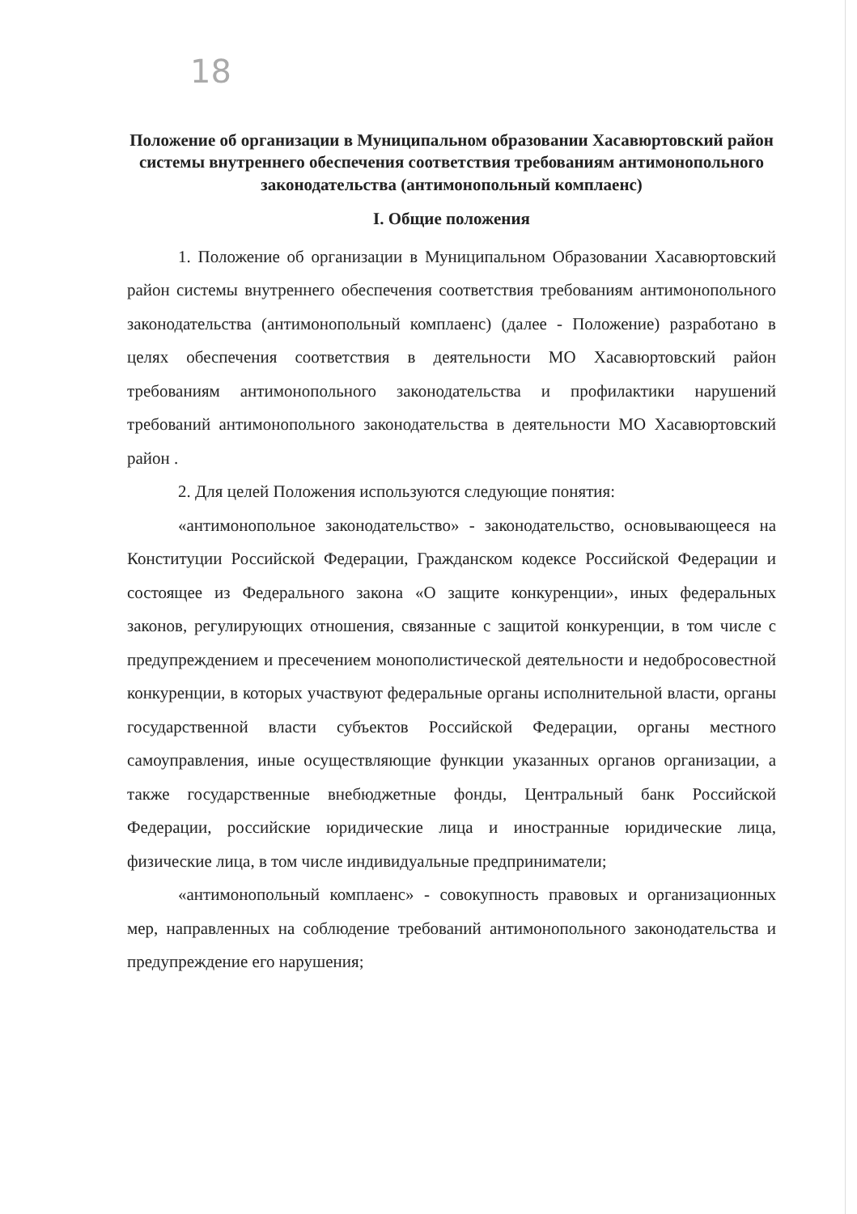18
Положение об организации в Муниципальном образовании Хасавюртовский район системы внутреннего обеспечения соответствия требованиям антимонопольного законодательства (антимонопольный комплаенс)
I. Общие положения
1. Положение об организации в Муниципальном Образовании Хасавюртовский район системы внутреннего обеспечения соответствия требованиям антимонопольного законодательства (антимонопольный комплаенс) (далее - Положение) разработано в целях обеспечения соответствия в деятельности МО Хасавюртовский район требованиям антимонопольного законодательства и профилактики нарушений требований антимонопольного законодательства в деятельности МО Хасавюртовский район .
2. Для целей Положения используются следующие понятия:
«антимонопольное законодательство» - законодательство, основывающееся на Конституции Российской Федерации, Гражданском кодексе Российской Федерации и состоящее из Федерального закона «О защите конкуренции», иных федеральных законов, регулирующих отношения, связанные с защитой конкуренции, в том числе с предупреждением и пресечением монополистической деятельности и недобросовестной конкуренции, в которых участвуют федеральные органы исполнительной власти, органы государственной власти субъектов Российской Федерации, органы местного самоуправления, иные осуществляющие функции указанных органов организации, а также государственные внебюджетные фонды, Центральный банк Российской Федерации, российские юридические лица и иностранные юридические лица, физические лица, в том числе индивидуальные предприниматели;
«антимонопольный комплаенс» - совокупность правовых и организационных мер, направленных на соблюдение требований антимонопольного законодательства и предупреждение его нарушения;